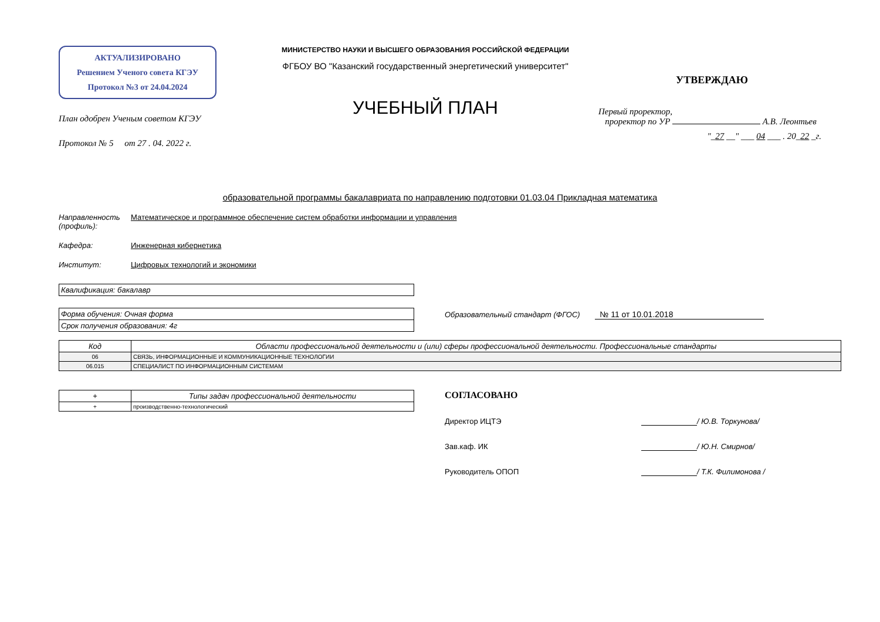АКТУАЛИЗИРОВАНО
Решением Ученого совета КГЭУ
Протокол №3 от 24.04.2024
План одобрен Ученым советом КГЭУ
Протокол № 5 от 27 . 04. 2022 г.
МИНИСТЕРСТВО НАУКИ И ВЫСШЕГО ОБРАЗОВАНИЯ РОССИЙСКОЙ ФЕДЕРАЦИИ
ФГБОУ ВО "Казанский государственный энергетический университет"
УЧЕБНЫЙ ПЛАН
УТВЕРЖДАЮ
Первый проректор,
проректор по УР А.В. Леонтьев
"_27 __" ___ 04 ___ . 20_22 _г.
образовательной программы бакалавриата по направлению подготовки 01.03.04 Прикладная математика
Направленность (профиль):
Математическое и программное обеспечение систем обработки информации и управления
Кафедра: Инженерная кибернетика
Институт: Цифровых технологий и экономики
| Квалификация: бакалавр |
| Форма обучения: Очная форма |
| Срок получения образования: 4г |
Образовательный стандарт (ФГОС) № 11 от 10.01.2018
| Код | Области профессиональной деятельности и (или) сферы профессиональной деятельности. Профессиональные стандарты |
| --- | --- |
| 06 | СВЯЗЬ, ИНФОРМАЦИОННЫЕ И КОММУНИКАЦИОННЫЕ ТЕХНОЛОГИИ |
| 06.015 | СПЕЦИАЛИСТ ПО ИНФОРМАЦИОННЫМ СИСТЕМАМ |
| + | Типы задач профессиональной деятельности |
| --- | --- |
| + | производственно-технологический |
СОГЛАСОВАНО
Директор ИЦТЭ / Ю.В. Торкунова/
Зав.каф. ИК / Ю.Н. Смирнов/
Руководитель ОПОП / Т.К. Филимонова /